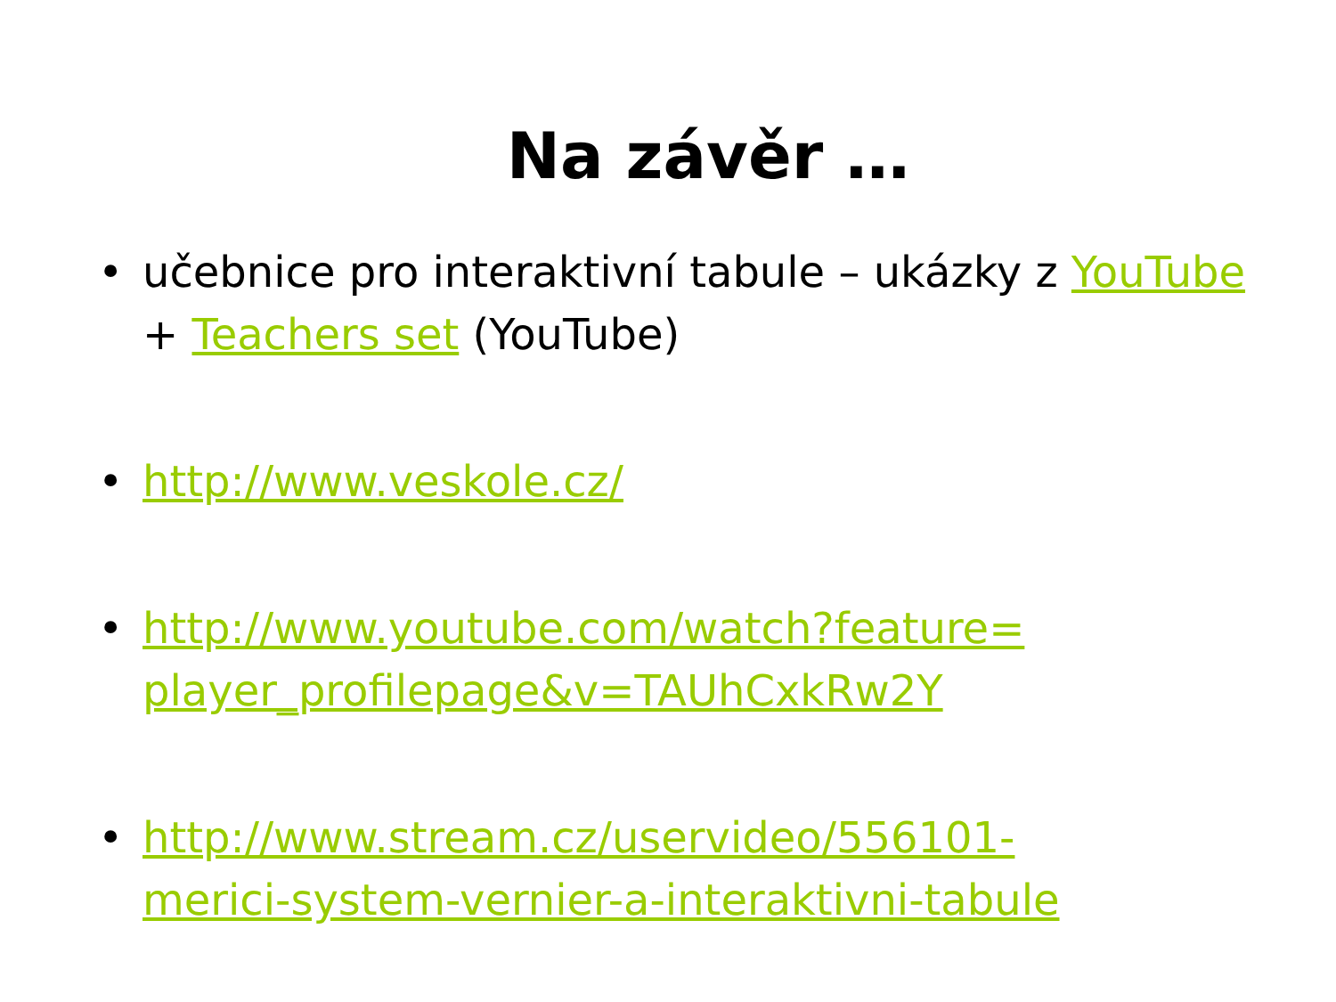Na závěr …
• učebnice pro interaktivní tabule – ukázky z YouTube + Teachers set (YouTube)
• http://www.veskole.cz/
• http://www.youtube.com/watch?feature=
player_profilepage&v=TAUhCxkRw2Y
• http://www.stream.cz/uservideo/556101-
merici-system-vernier-a-interaktivni-tabule